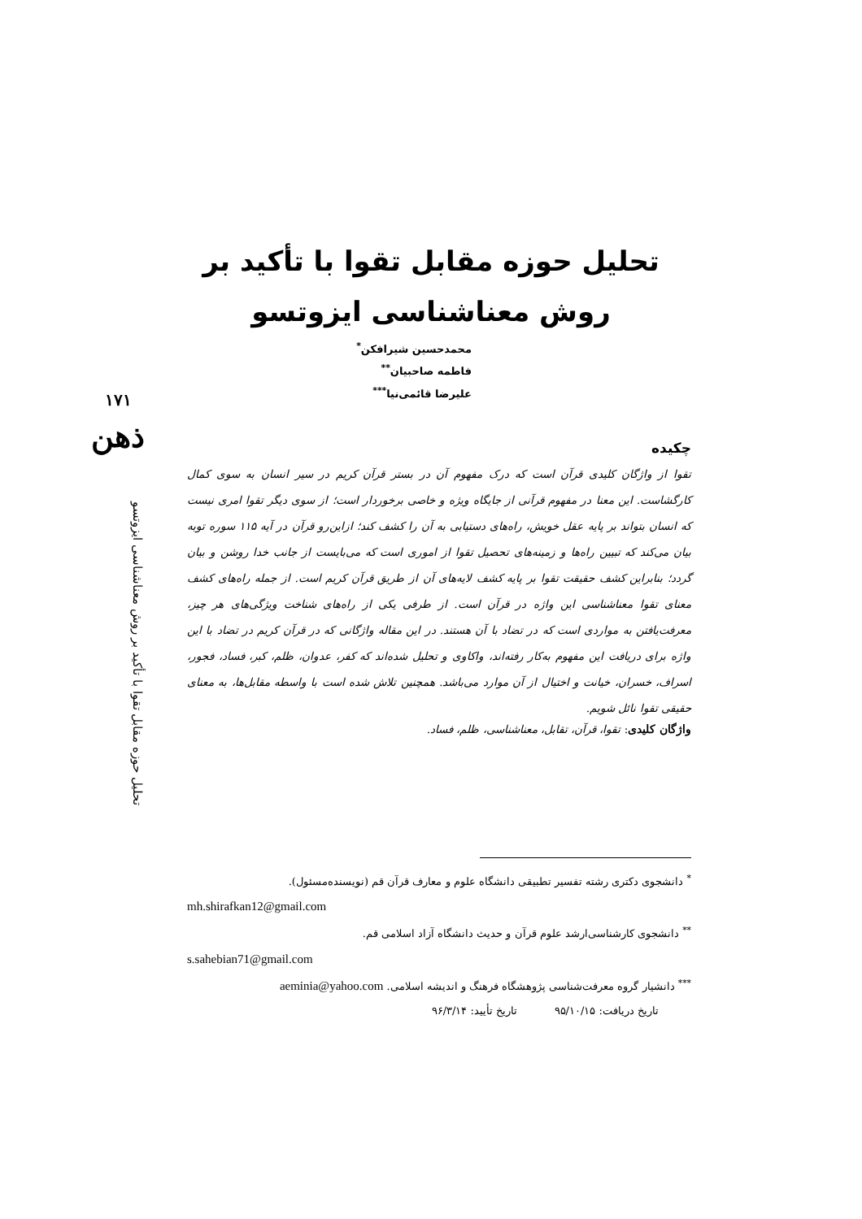۱۷۱
ذهن
تحلیل حوزه مقابل تقوا با تأکید بر روش معناشناسی ایزوتسو
تحلیل حوزه مقابل تقوا با تأکید بر
روش معناشناسی ایزوتسو
محمدحسین شیرافکن<sup>*</sup>
فاطمه صاحبیان<sup>**</sup>
علیرضا قائمی‌نیا<sup>***</sup>
چکیده
تقوا از واژگان کلیدی قرآن است که درک مفهوم آن در بستر قرآن کریم در سیر انسان به سوی کمال کارگشاست. این معنا در مفهوم قرآنی از جایگاه ویژه و خاصی برخوردار است؛ از سوی دیگر تقوا امری نیست که انسان بتواند بر پایه عقل خویش، راه‌های دستیابی به آن را کشف کند؛ ازاین‌رو قرآن در آیه ۱۱۵ سوره توبه بیان می‌کند که تبیین راه‌ها و زمینه‌های تحصیل تقوا از اموری است که می‌بایست از جانب خدا روشن و بیان گردد؛ بنابراین کشف حقیقت تقوا بر پایه کشف لایه‌های آن از طریق قرآن کریم است. از جمله راه‌های کشف معنای تقوا معناشناسی این واژه در قرآن است. از طرفی یکی از راه‌های شناخت ویژگی‌های هر چیز، معرفت‌یافتن به مواردی است که در تضاد با آن هستند. در این مقاله واژگانی که در قرآن کریم در تضاد با این واژه برای دریافت این مفهوم به‌کار رفته‌اند، واکاوی و تحلیل شده‌اند که کفر، عدوان، ظلم، کبر، فساد، فجور، اسراف، خسران، خیانت و اختیال از آن موارد می‌باشد. همچنین تلاش شده است با واسطه مقابل‌ها، به معنای حقیقی تقوا نائل شویم.
واژگان کلیدی: تقوا، قرآن، تقابل، معناشناسی، ظلم، فساد.
<sup>*</sup> دانشجوی دکتری رشته تفسیر تطبیقی دانشگاه علوم و معارف قرآن قم (نویسنده‌مسئول).
mh.shirafkan12@gmail.com
<sup>**</sup> دانشجوی کارشناسی‌ارشد علوم قرآن و حدیث دانشگاه آزاد اسلامی قم.
s.sahebian71@gmail.com
<sup>***</sup> دانشیار گروه معرفت‌شناسی پژوهشگاه فرهنگ و اندیشه اسلامی. aeminia@yahoo.com
تاریخ دریافت: ۹۵/۱۰/۱۵ تاریخ تأیید: ۹۶/۳/۱۴